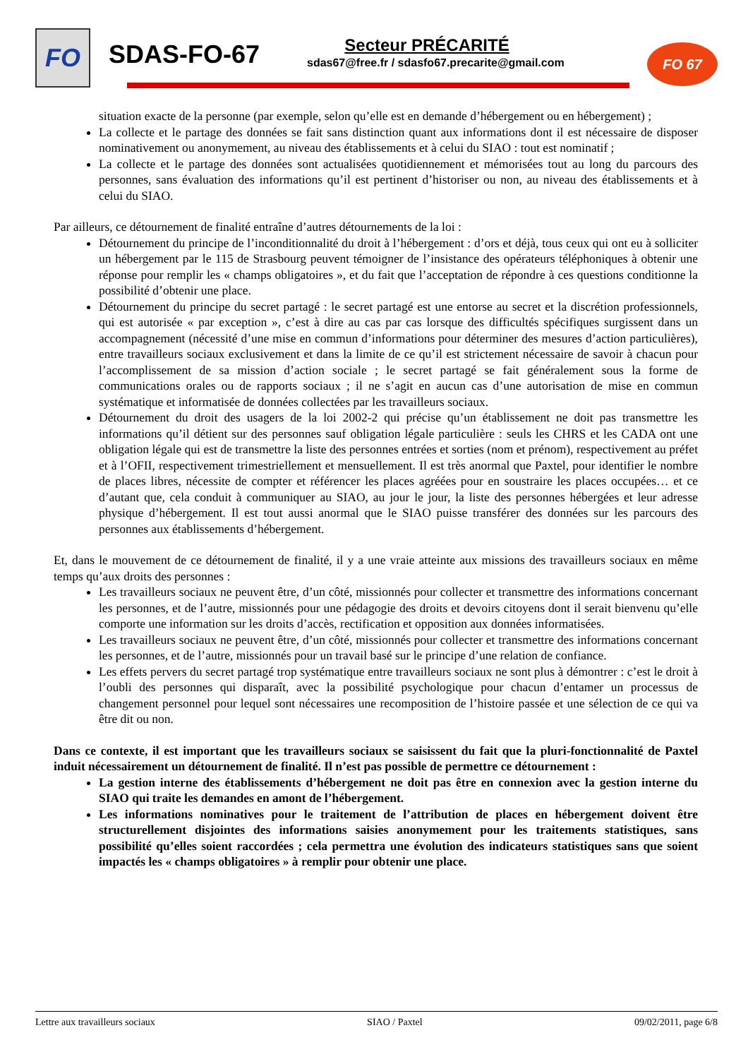FO SDAS-FO-67 Secteur PRÉCARITÉ
sdas67@free.fr / sdasfo67.precarite@gmail.com
FO 67
situation exacte de la personne (par exemple, selon qu’elle est en demande d’hébergement ou en hébergement) ;
La collecte et le partage des données se fait sans distinction quant aux informations dont il est nécessaire de disposer nominativement ou anonymement, au niveau des établissements et à celui du SIAO : tout est nominatif ;
La collecte et le partage des données sont actualisées quotidiennement et mémorisées tout au long du parcours des personnes, sans évaluation des informations qu’il est pertinent d’historiser ou non, au niveau des établissements et à celui du SIAO.
Par ailleurs, ce détournement de finalité entraîne d’autres détournements de la loi :
Détournement du principe de l’inconditionnalité du droit à l’hébergement : d’ors et déjà, tous ceux qui ont eu à solliciter un hébergement par le 115 de Strasbourg peuvent témoigner de l’insistance des opérateurs téléphoniques à obtenir une réponse pour remplir les « champs obligatoires », et du fait que l’acceptation de répondre à ces questions conditionne la possibilité d’obtenir une place.
Détournement du principe du secret partagé : le secret partagé est une entorse au secret et la discrétion professionnels, qui est autorisée « par exception », c’est à dire au cas par cas lorsque des difficultés spécifiques surgissent dans un accompagnement (nécessité d’une mise en commun d’informations pour déterminer des mesures d’action particulières), entre travailleurs sociaux exclusivement et dans la limite de ce qu’il est strictement nécessaire de savoir à chacun pour l’accomplissement de sa mission d’action sociale ; le secret partagé se fait généralement sous la forme de communications orales ou de rapports sociaux ; il ne s’agit en aucun cas d’une autorisation de mise en commun systématique et informatisée de données collectées par les travailleurs sociaux.
Détournement du droit des usagers de la loi 2002-2 qui précise qu’un établissement ne doit pas transmettre les informations qu’il détient sur des personnes sauf obligation légale particulière : seuls les CHRS et les CADA ont une obligation légale qui est de transmettre la liste des personnes entrées et sorties (nom et prénom), respectivement au préfet et à l’OFII, respectivement trimestriellement et mensuellement. Il est très anormal que Paxtel, pour identifier le nombre de places libres, nécessite de compter et référencer les places agréées pour en soustraire les places occupées… et ce d’autant que, cela conduit à communiquer au SIAO, au jour le jour, la liste des personnes hébergées et leur adresse physique d’hébergement. Il est tout aussi anormal que le SIAO puisse transférer des données sur les parcours des personnes aux établissements d’hébergement.
Et, dans le mouvement de ce détournement de finalité, il y a une vraie atteinte aux missions des travailleurs sociaux en même temps qu’aux droits des personnes :
Les travailleurs sociaux ne peuvent être, d’un côté, missionnés pour collecter et transmettre des informations concernant les personnes, et de l’autre, missionnés pour une pédagogie des droits et devoirs citoyens dont il serait bienvenu qu’elle comporte une information sur les droits d’accès, rectification et opposition aux données informatisées.
Les travailleurs sociaux ne peuvent être, d’un côté, missionnés pour collecter et transmettre des informations concernant les personnes, et de l’autre, missionnés pour un travail basé sur le principe d’une relation de confiance.
Les effets pervers du secret partagé trop systématique entre travailleurs sociaux ne sont plus à démontrer : c’est le droit à l’oubli des personnes qui disparaît, avec la possibilité psychologique pour chacun d’entamer un processus de changement personnel pour lequel sont nécessaires une recomposition de l’histoire passée et une sélection de ce qui va être dit ou non.
Dans ce contexte, il est important que les travailleurs sociaux se saisissent du fait que la pluri-fonctionnalité de Paxtel induit nécessairement un détournement de finalité. Il n’est pas possible de permettre ce détournement :
La gestion interne des établissements d’hébergement ne doit pas être en connexion avec la gestion interne du SIAO qui traite les demandes en amont de l’hébergement.
Les informations nominatives pour le traitement de l’attribution de places en hébergement doivent être structurellement disjointes des informations saisies anonymement pour les traitements statistiques, sans possibilité qu’elles soient raccordées ; cela permettra une évolution des indicateurs statistiques sans que soient impactés les « champs obligatoires » à remplir pour obtenir une place.
Lettre aux travailleurs sociaux SIAO / Paxtel 09/02/2011, page 6/8